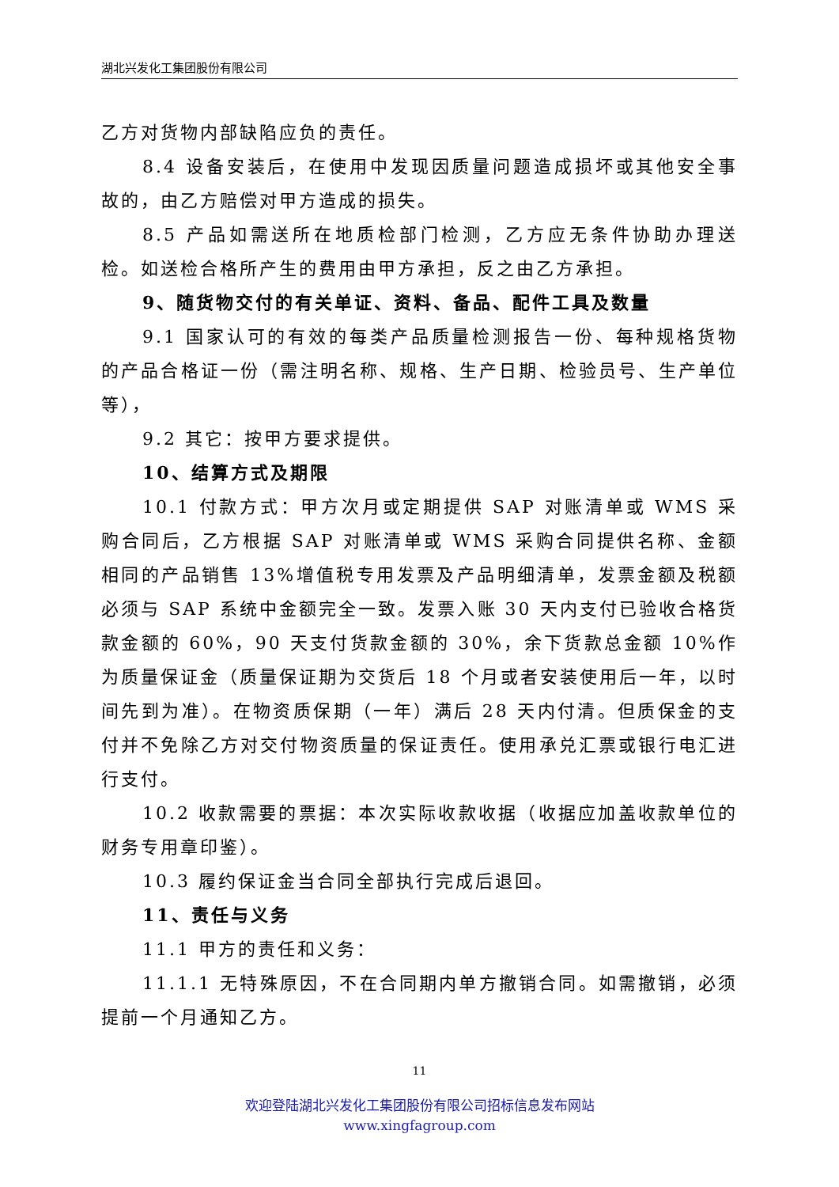湖北兴发化工集团股份有限公司
乙方对货物内部缺陷应负的责任。
8.4 设备安装后，在使用中发现因质量问题造成损坏或其他安全事故的，由乙方赔偿对甲方造成的损失。
8.5 产品如需送所在地质检部门检测，乙方应无条件协助办理送检。如送检合格所产生的费用由甲方承担，反之由乙方承担。
9、随货物交付的有关单证、资料、备品、配件工具及数量
9.1 国家认可的有效的每类产品质量检测报告一份、每种规格货物的产品合格证一份（需注明名称、规格、生产日期、检验员号、生产单位等），
9.2 其它：按甲方要求提供。
10、结算方式及期限
10.1 付款方式：甲方次月或定期提供 SAP 对账清单或 WMS 采购合同后，乙方根据 SAP 对账清单或 WMS 采购合同提供名称、金额相同的产品销售 13%增值税专用发票及产品明细清单，发票金额及税额必须与 SAP 系统中金额完全一致。发票入账 30 天内支付已验收合格货款金额的 60%，90 天支付货款金额的 30%，余下货款总金额 10%作为质量保证金（质量保证期为交货后 18 个月或者安装使用后一年，以时间先到为准）。在物资质保期（一年）满后 28 天内付清。但质保金的支付并不免除乙方对交付物资质量的保证责任。使用承兑汇票或银行电汇进行支付。
10.2 收款需要的票据：本次实际收款收据（收据应加盖收款单位的财务专用章印鉴）。
10.3 履约保证金当合同全部执行完成后退回。
11、责任与义务
11.1 甲方的责任和义务：
11.1.1 无特殊原因，不在合同期内单方撤销合同。如需撤销，必须提前一个月通知乙方。
11
欢迎登陆湖北兴发化工集团股份有限公司招标信息发布网站
www.xingfagroup.com